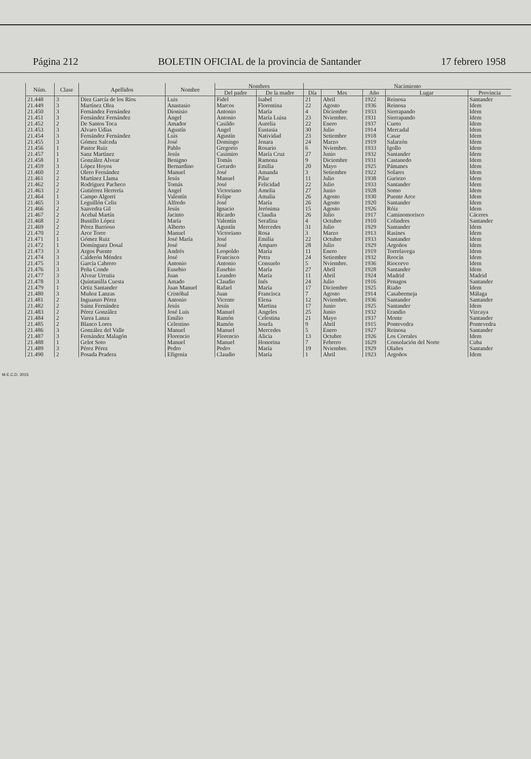Página 212 BOLETIN OFICIAL de la provincia de Santander 17 febrero 1958
| Núm. | Clase | Apellidos | Nombre | Nombres | | Nacimiento | | | | |
| --- | --- | --- | --- | --- | --- | --- | --- | --- | --- | --- |
| | | | | Del padre | De la madre | Día | Mes | Año | Lugar | Provincia |
| 21.448 | 3 | Diez García de los Ríos | Luis | Fidel | Isabel | 21 | Abril | 1922 | Reinosa | Santander |
| 21.449 | 3 | Martínez Olea | Anastasio | Marcos | Florentina | 22 | Agosto | 1936 | Reinosa | Idem |
| 21.450 | 3 | Fernández Fernández | Dionisio | Antonio | María | 4 | Diciembre | 1933 | Sierrapando | Idem |
| 21.451 | 3 | Fernández Fernández | Angel | Antonio | María Luisa | 23 | Nviembre. | 1931 | Sierrapando | Idem |
| 21.452 | 2 | De Santos Toca | Amador | Casildo | Aurelia | 22 | Enero | 1937 | Cueto | Idem |
| 21.453 | 3 | Alvaro Udías | Agustín | Angel | Eustasia | 30 | Julio | 1914 | Mercadal | Idem |
| 21.454 | 3 | Fernández Fernández | Luis | Agustín | Natividad | 23 | Setiembre | 1918 | Casar | Idem |
| 21.455 | 3 | Gómez Salceda | José | Domingo | Jenara | 24 | Marzo | 1919 | Salarzón | Idem |
| 21.456 | 1 | Pastor Ruiz | Pablo | Gregorio | Rosario | 6 | Nviembre. | 1933 | Igollo | Idem |
| 21.457 | 1 | Sanz Martínez | Jesús | Casimiro | María Cruz | 27 | Junio | 1932 | Santander | Idem |
| 21.458 | 1 | González Alvear | Benigno | Tomás | Ramona | 9 | Diciembre | 1931 | Castanedo | Idem |
| 21.459 | 3 | López Hoyos | Bernardino | Gerardo | Emilia | 20 | Mayo | 1925 | Pámanes | Idem |
| 21.460 | 2 | Olero Fernández | Manuel | José | Amanda | 3 | Setiembre | 1922 | Solares | Idem |
| 21.461 | 2 | Martínez Llama | Jesús | Manuel | Pilar | 11 | Julio | 1938 | Guriezo | Idem |
| 21.462 | 2 | Rodríguez Pacheco | Tomás | José | Felicidad | 22 | Julio | 1933 | Santander | Idem |
| 21.463 | 2 | Gutiérrez Herrería | Angel | Victoriano | Amelia | 27 | Junio | 1928 | Somo | Idem |
| 21.464 | 1 | Campo Algorri | Valentín | Felipe | Amalia | 26 | Agosto | 1930 | Puente Arce | Idem |
| 21.465 | 3 | Leguillón Celis | Alfredo | José | María | 26 | Agosto | 1920 | Santander | Idem |
| 21.466 | 2 | Saavedra Gil | Jesús | Ignacio | Jerónima | 15 | Agosto | 1926 | Róiz | Idem |
| 21.467 | 2 | Acebal Martín | Jacinto | Ricardo | Claudia | 26 | Julio | 1917 | Caminomorisco | Cáceres |
| 21.468 | 2 | Bustillo López | María | Valentín | Serafina | 4 | Octubre | 1910 | Colindres | Santander |
| 21.469 | 2 | Pérez Barrioso | Alberto | Agustín | Mercedes | 31 | Julio | 1929 | Santander | Idem |
| 21.470 | 2 | Arce Torre | Manuel | Victoriano | Rosa | 3 | Marzo | 1913 | Rasines | Idem |
| 21.471 | 1 | Gómez Ruiz | José María | José | Emilia | 22 | Octubre | 1933 | Santander | Idem |
| 21.472 | 1 | Domínguez Dosal | José | José | Amparo | 28 | Julio | 1929 | Argoños | Idem |
| 21.473 | 3 | Argos Puente | Andrés | Leopoldo | María | 11 | Enero | 1919 | Torrelavega | Idem |
| 21.474 | 3 | Calderón Méndez | José | Francisco | Petra | 24 | Setiembre | 1932 | Reocín | Idem |
| 21.475 | 3 | García Cabrero | Antonio | Antonio | Consuelo | 5 | Nviembre. | 1936 | Riocorvo | Idem |
| 21.476 | 3 | Peña Conde | Eusebio | Eusebio | María | 27 | Abril | 1928 | Santander | Idem |
| 21.477 | 3 | Alvear Urrutia | Juan | Leandro | María | 11 | Abril | 1924 | Madrid | Madrid |
| 21.478 | 3 | Quintanilla Cuesta | Amado | Claudio | Inés | 24 | Julio | 1916 | Penagos | Santander |
| 21.479 | 1 | Ortiz Santander | Juan Manuel | Rafael | María | 17 | Diciembre | 1925 | Riaño | Idem |
| 21.480 | 3 | Muñoz Lanzas | Cristóbal | Juan | Francisca | 7 | Agosto | 1914 | Casabermeja | Málaga |
| 21.481 | 2 | Inguanzo Pérez | Antonio | Vicente | Elena | 12 | Nviembre. | 1936 | Santander | Santander |
| 21.482 | 2 | Sainz Fernández | Jesús | Jesús | Martina | 17 | Junio | 1925 | Santander | Idem |
| 21.483 | 2 | Pérez González | José Luis | Manuel | Angeles | 25 | Junio | 1932 | Erandio | Vizcaya |
| 21.484 | 2 | Varea Lanza | Emilio | Ramón | Celestina | 21 | Mayo | 1937 | Monte | Santander |
| 21.485 | 2 | Blanco Lores | Celestino | Ramón | Josefa | 9 | Abril | 1915 | Pontevedra | Pontevedra |
| 21.486 | 3 | González del Valle | Manuel | Manuel | Mercedes | 5 | Enero | 1927 | Reinosa | Santander |
| 21.487 | 3 | Fernández Malagón | Florencio | Florencio | Alicia | 13 | Octubre | 1926 | Los Corrales | Idem |
| 21.488 | 1 | Gelot Soto | Manuel | Manuel | Honorina | 7 | Febrero | 1629 | Consolación del Norte | Cuba |
| 21.489 | 3 | Pérez Pérez | Pedro | Pedro | María | 19 | Nviembre. | 1929 | Olañes | Santander |
| 21.490 | 2 | Posada Pradera | Efigenia | Claudio | María | 1 | Abril | 1923 | Argoños | Idem |
M.E.C.D. 2015